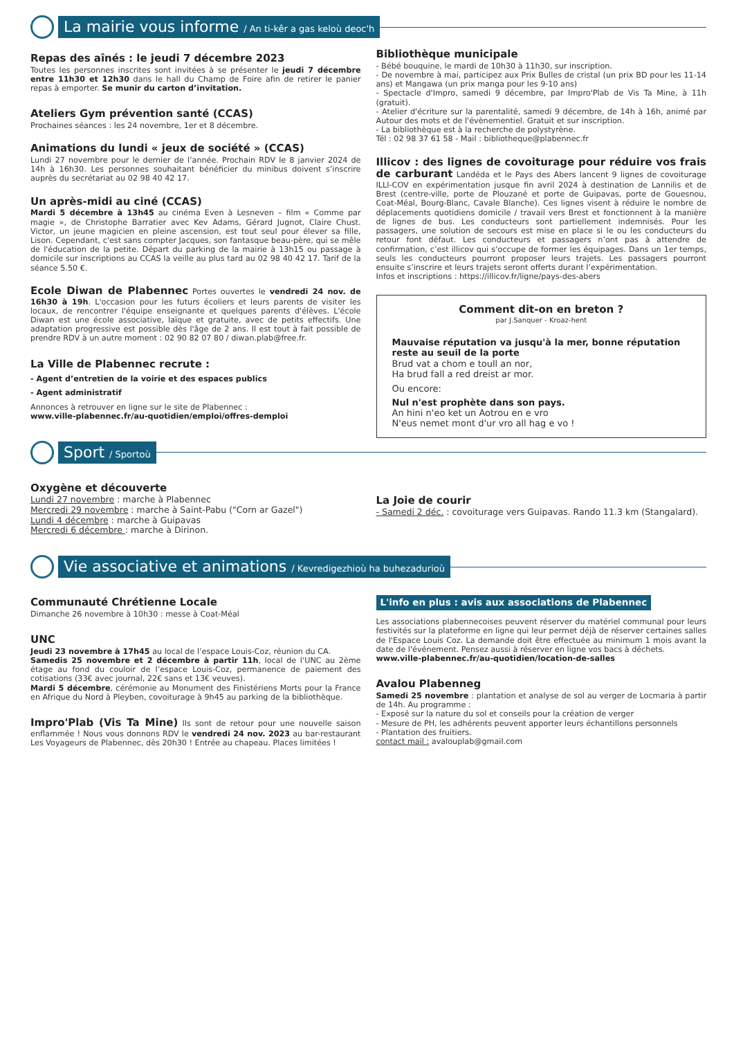La mairie vous informe / An ti-kêr a gas keloù deoc'h
Repas des aînés : le jeudi 7 décembre 2023
Toutes les personnes inscrites sont invitées à se présenter le jeudi 7 décembre entre 11h30 et 12h30 dans le hall du Champ de Foire afin de retirer le panier repas à emporter. Se munir du carton d’invitation.
Ateliers Gym prévention santé (CCAS)
Prochaines séances : les 24 novembre, 1er et 8 décembre.
Animations du lundi « jeux de société » (CCAS)
Lundi 27 novembre pour le dernier de l’année. Prochain RDV le 8 janvier 2024 de 14h à 16h30. Les personnes souhaitant bénéficier du minibus doivent s’inscrire auprès du secrétariat au 02 98 40 42 17.
Un après-midi au ciné (CCAS)
Mardi 5 décembre à 13h45 au cinéma Even à Lesneven – film « Comme par magie », de Christophe Barratier avec Kev Adams, Gérard Jugnot, Claire Chust. Victor, un jeune magicien en pleine ascension, est tout seul pour élever sa fille, Lison. Cependant, c'est sans compter Jacques, son fantasque beau-père, qui se mêle de l'éducation de la petite. Départ du parking de la mairie à 13h15 ou passage à domicile sur inscriptions au CCAS la veille au plus tard au 02 98 40 42 17. Tarif de la séance 5.50 €.
Ecole Diwan de Plabennec Portes ouvertes le vendredi 24 nov. de 16h30 à 19h. L'occasion pour les futurs écoliers et leurs parents de visiter les locaux, de rencontrer l'équipe enseignante et quelques parents d'élèves. L'école Diwan est une école associative, laïque et gratuite, avec de petits effectifs. Une adaptation progressive est possible dès l'âge de 2 ans. Il est tout à fait possible de prendre RDV à un autre moment : 02 90 82 07 80 / diwan.plab@free.fr.
La Ville de Plabennec recrute :
- Agent d’entretien de la voirie et des espaces publics
- Agent administratif
Annonces à retrouver en ligne sur le site de Plabennec :
www.ville-plabennec.fr/au-quotidien/emploi/offres-demploi
Bibliothèque municipale
- Bébé bouquine, le mardi de 10h30 à 11h30, sur inscription.
- De novembre à mai, participez aux Prix Bulles de cristal (un prix BD pour les 11-14 ans) et Mangawa (un prix manga pour les 9-10 ans)
- Spectacle d'Impro, samedi 9 décembre, par Impro'Plab de Vis Ta Mine, à 11h (gratuit).
- Atelier d'écriture sur la parentalité, samedi 9 décembre, de 14h à 16h, animé par Autour des mots et de l'évènementiel. Gratuit et sur inscription.
- La bibliothèque est à la recherche de polystyrène.
Tél : 02 98 37 61 58 - Mail : bibliotheque@plabennec.fr
Illicov : des lignes de covoiturage pour réduire vos frais de carburant Landéda et le Pays des Abers lancent 9 lignes de covoiturage ILLI-COV en expérimentation jusque fin avril 2024 à destination de Lannilis et de Brest (centre-ville, porte de Plouzané et porte de Guipavas, porte de Gouesnou, Coat-Méal, Bourg-Blanc, Cavale Blanche). Ces lignes visent à réduire le nombre de déplacements quotidiens domicile / travail vers Brest et fonctionnent à la manière de lignes de bus. Les conducteurs sont partiellement indemnisés. Pour les passagers, une solution de secours est mise en place si le ou les conducteurs du retour font défaut. Les conducteurs et passagers n’ont pas à attendre de confirmation, c’est illicov qui s’occupe de former les équipages. Dans un 1er temps, seuls les conducteurs pourront proposer leurs trajets. Les passagers pourront ensuite s’inscrire et leurs trajets seront offerts durant l’expérimentation.
Infos et inscriptions : https://illicov.fr/ligne/pays-des-abers
Comment dit-on en breton ?
par J.Sanquer - Kroaz-hent
Mauvaise réputation va jusqu'à la mer, bonne réputation reste au seuil de la porte
Brud vat a chom e toull an nor,
Ha brud fall a red dreist ar mor.
Ou encore:
Nul n'est prophète dans son pays.
An hini n'eo ket un Aotrou en e vro
N'eus nemet mont d'ur vro all hag e vo !
Sport / Sportoù
Oxygène et découverte
Lundi 27 novembre : marche à Plabennec
Mercredi 29 novembre : marche à Saint-Pabu ("Corn ar Gazel")
Lundi 4 décembre : marche à Guipavas
Mercredi 6 décembre : marche à Dirinon.
La Joie de courir
- Samedi 2 déc. : covoiturage vers Guipavas. Rando 11.3 km (Stangalard).
Vie associative et animations / Kevredigezhioù ha buhezadurioù
Communauté Chrétienne Locale
Dimanche 26 novembre à 10h30 : messe à Coat-Méal
UNC
Jeudi 23 novembre à 17h45 au local de l’espace Louis-Coz, réunion du CA.
Samedis 25 novembre et 2 décembre à partir 11h, local de l’UNC au 2ème étage au fond du couloir de l’espace Louis-Coz, permanence de paiement des cotisations (33€ avec journal, 22€ sans et 13€ veuves).
Mardi 5 décembre, cérémonie au Monument des Finistériens Morts pour la France en Afrique du Nord à Pleyben, covoiturage à 9h45 au parking de la bibliothèque.
Impro'Plab (Vis Ta Mine) Ils sont de retour pour une nouvelle saison enflammée ! Nous vous donnons RDV le vendredi 24 nov. 2023 au bar-restaurant Les Voyageurs de Plabennec, dès 20h30 ! Entrée au chapeau. Places limitées !
L'info en plus : avis aux associations de Plabennec
Les associations plabennecoises peuvent réserver du matériel communal pour leurs festivités sur la plateforme en ligne qui leur permet déjà de réserver certaines salles de l'Espace Louis Coz. La demande doit être effectuée au minimum 1 mois avant la date de l'événement. Pensez aussi à réserver en ligne vos bacs à déchets.
www.ville-plabennec.fr/au-quotidien/location-de-salles
Avalou Plabenneg
Samedi 25 novembre : plantation et analyse de sol au verger de Locmaria à partir de 14h. Au programme :
- Exposé sur la nature du sol et conseils pour la création de verger
- Mesure de PH, les adhérents peuvent apporter leurs échantillons personnels
- Plantation des fruitiers.
contact mail : avalouplab@gmail.com